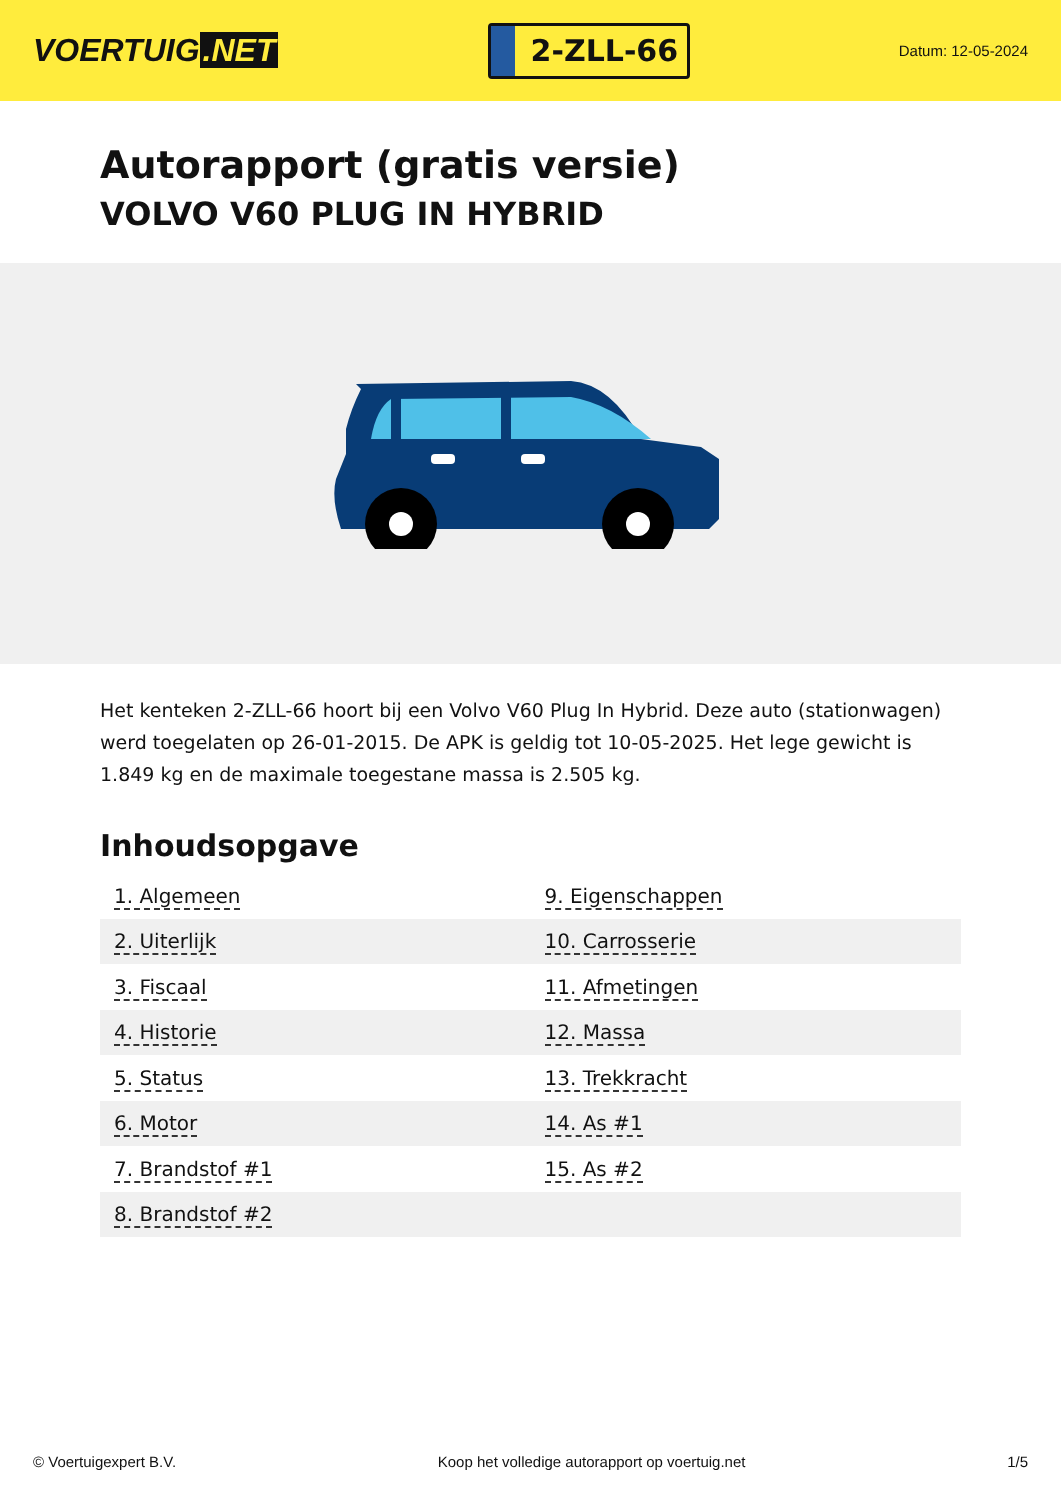VOERTUIG.NET
2-ZLL-66
Datum: 12-05-2024
Autorapport (gratis versie)
VOLVO V60 PLUG IN HYBRID
Het kenteken 2-ZLL-66 hoort bij een Volvo V60 Plug In Hybrid. Deze auto (stationwagen) werd toegelaten op 26-01-2015. De APK is geldig tot 10-05-2025. Het lege gewicht is 1.849 kg en de maximale toegestane massa is 2.505 kg.
Inhoudsopgave
| 1. Algemeen | 9. Eigenschappen |
| 2. Uiterlijk | 10. Carrosserie |
| 3. Fiscaal | 11. Afmetingen |
| 4. Historie | 12. Massa |
| 5. Status | 13. Trekkracht |
| 6. Motor | 14. As #1 |
| 7. Brandstof #1 | 15. As #2 |
| 8. Brandstof #2 | |
© Voertuigexpert B.V. Koop het volledige autorapport op voertuig.net 1/5